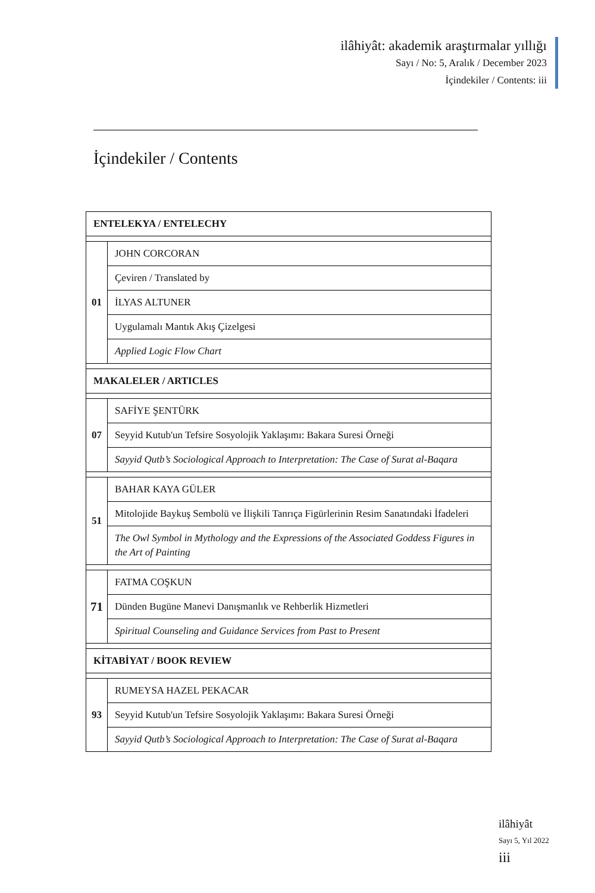ilâhiyât: akademik araştırmalar yıllığı
Sayı / No: 5, Aralık / December 2023
İçindekiler / Contents: iii
İçindekiler / Contents
| ENTELEKYA / ENTELECHY | |
| 01 | JOHN CORCORAN |
| | Çeviren / Translated by |
| | İLYAS ALTUNER |
| | Uygulamalı Mantık Akış Çizelgesi |
| | Applied Logic Flow Chart |
| MAKALELER / ARTICLES | |
| 07 | SAFİYE ŞENTÜRK |
| | Seyyid Kutub'un Tefsire Sosyolojik Yaklaşımı: Bakara Suresi Örneği |
| | Sayyid Qutb’s Sociological Approach to Interpretation: The Case of Surat al-Baqara |
| 51 | BAHAR KAYA GÜLER |
| | Mitolojide Baykuş Sembolü ve İlişkili Tanrıça Figürlerinin Resim Sanatındaki İfadeleri |
| | The Owl Symbol in Mythology and the Expressions of the Associated Goddess Figures in the Art of Painting |
| 71 | FATMA COŞKUN |
| | Dünden Bugüne Manevi Danışmanlık ve Rehberlik Hizmetleri |
| | Spiritual Counseling and Guidance Services from Past to Present |
| KİTABİYAT / BOOK REVIEW | |
| 93 | RUMEYSA HAZEL PEKACAR |
| | Seyyid Kutub'un Tefsire Sosyolojik Yaklaşımı: Bakara Suresi Örneği |
| | Sayyid Qutb’s Sociological Approach to Interpretation: The Case of Surat al-Baqara |
ilâhiyât
Sayı 5, Yıl 2022
iii